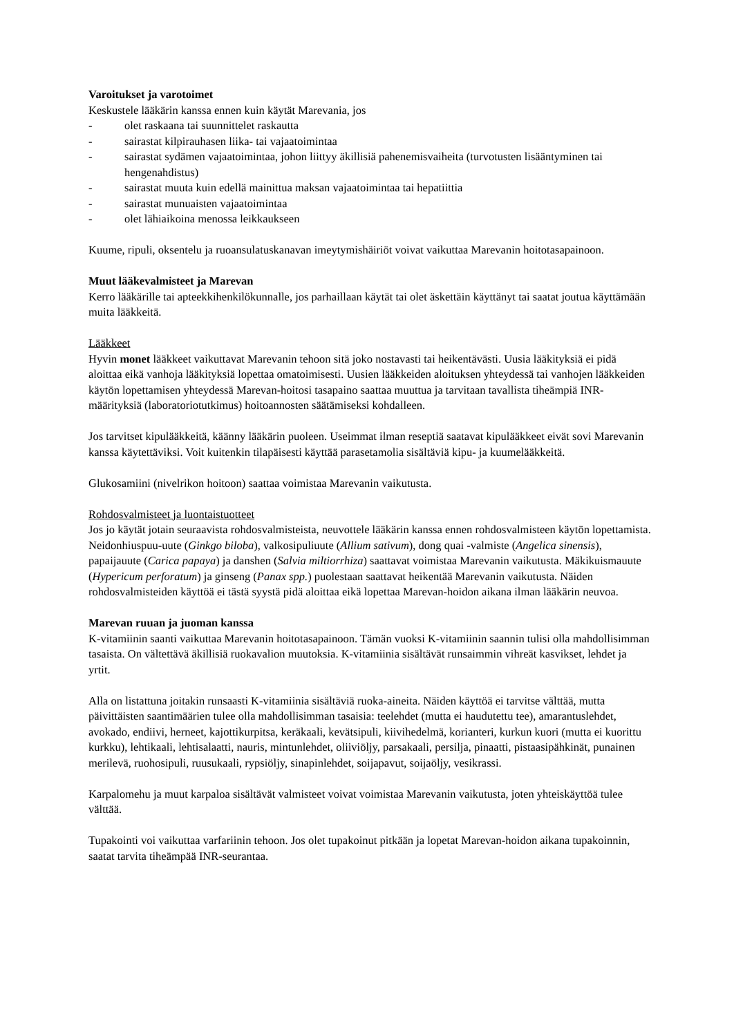Varoitukset ja varotoimet
Keskustele lääkärin kanssa ennen kuin käytät Marevania, jos
- olet raskaana tai suunnittelet raskautta
- sairastat kilpirauhasen liika- tai vajaatoimintaa
- sairastat sydämen vajaatoimintaa, johon liittyy äkillisiä pahenemisvaiheita (turvotusten lisääntyminen tai hengenahdistus)
- sairastat muuta kuin edellä mainittua maksan vajaatoimintaa tai hepatiittia
- sairastat munuaisten vajaatoimintaa
- olet lähiaikoina menossa leikkaukseen
Kuume, ripuli, oksentelu ja ruoansulatuskanavan imeytymishäiriöt voivat vaikuttaa Marevanin hoitotasapainoon.
Muut lääkevalmisteet ja Marevan
Kerro lääkärille tai apteekkihenkilökunnalle, jos parhaillaan käytät tai olet äskettäin käyttänyt tai saatat joutua käyttämään muita lääkkeitä.
Lääkkeet
Hyvin monet lääkkeet vaikuttavat Marevanin tehoon sitä joko nostavasti tai heikentävästi. Uusia lääkityksiä ei pidä aloittaa eikä vanhoja lääkityksiä lopettaa omatoimisesti. Uusien lääkkeiden aloituksen yhteydessä tai vanhojen lääkkeiden käytön lopettamisen yhteydessä Marevan-hoitosi tasapaino saattaa muuttua ja tarvitaan tavallista tiheämpiä INR-määrityksiä (laboratoriotutkimus) hoitoannosten säätämiseksi kohdalleen.
Jos tarvitset kipulääkkeitä, käänny lääkärin puoleen. Useimmat ilman reseptiä saatavat kipulääkkeet eivät sovi Marevanin kanssa käytettäviksi. Voit kuitenkin tilapäisesti käyttää parasetamolia sisältäviä kipu- ja kuumelääkkeitä.
Glukosamiini (nivelrikon hoitoon) saattaa voimistaa Marevanin vaikutusta.
Rohdosvalmisteet ja luontaistuotteet
Jos jo käytät jotain seuraavista rohdosvalmisteista, neuvottele lääkärin kanssa ennen rohdosvalmisteen käytön lopettamista. Neidonhiuspuu-uute (Ginkgo biloba), valkosipuliuute (Allium sativum), dong quai -valmiste (Angelica sinensis), papaijauute (Carica papaya) ja danshen (Salvia miltiorrhiza) saattavat voimistaa Marevanin vaikutusta. Mäkikuismauute (Hypericum perforatum) ja ginseng (Panax spp.) puolestaan saattavat heikentää Marevanin vaikutusta. Näiden rohdosvalmisteiden käyttöä ei tästä syystä pidä aloittaa eikä lopettaa Marevan-hoidon aikana ilman lääkärin neuvoa.
Marevan ruuan ja juoman kanssa
K-vitamiinin saanti vaikuttaa Marevanin hoitotasapainoon. Tämän vuoksi K-vitamiinin saannin tulisi olla mahdollisimman tasaista. On vältettävä äkillisiä ruokavalion muutoksia. K-vitamiinia sisältävät runsaimmin vihreät kasvikset, lehdet ja yrtit.
Alla on listattuna joitakin runsaasti K-vitamiinia sisältäviä ruoka-aineita. Näiden käyttöä ei tarvitse välttää, mutta päivittäisten saantimäärien tulee olla mahdollisimman tasaisia: teelehdet (mutta ei haudutettu tee), amarantuslehdet, avokado, endiivi, herneet, kajottikurpitsa, keräkaali, kevätsipuli, kiivihedelmä, korianteri, kurkun kuori (mutta ei kuorittu kurkku), lehtikaali, lehtisalaatti, nauris, mintunlehdet, oliiviöljy, parsakaali, persilja, pinaatti, pistaasipähkinät, punainen merilevä, ruohosipuli, ruusukaali, rypsiöljy, sinapinlehdet, soijapavut, soijaöljy, vesikrassi.
Karpalomehu ja muut karpaloa sisältävät valmisteet voivat voimistaa Marevanin vaikutusta, joten yhteiskäyttöä tulee välttää.
Tupakointi voi vaikuttaa varfariinin tehoon. Jos olet tupakoinut pitkään ja lopetat Marevan-hoidon aikana tupakoinnin, saatat tarvita tiheämpää INR-seurantaa.